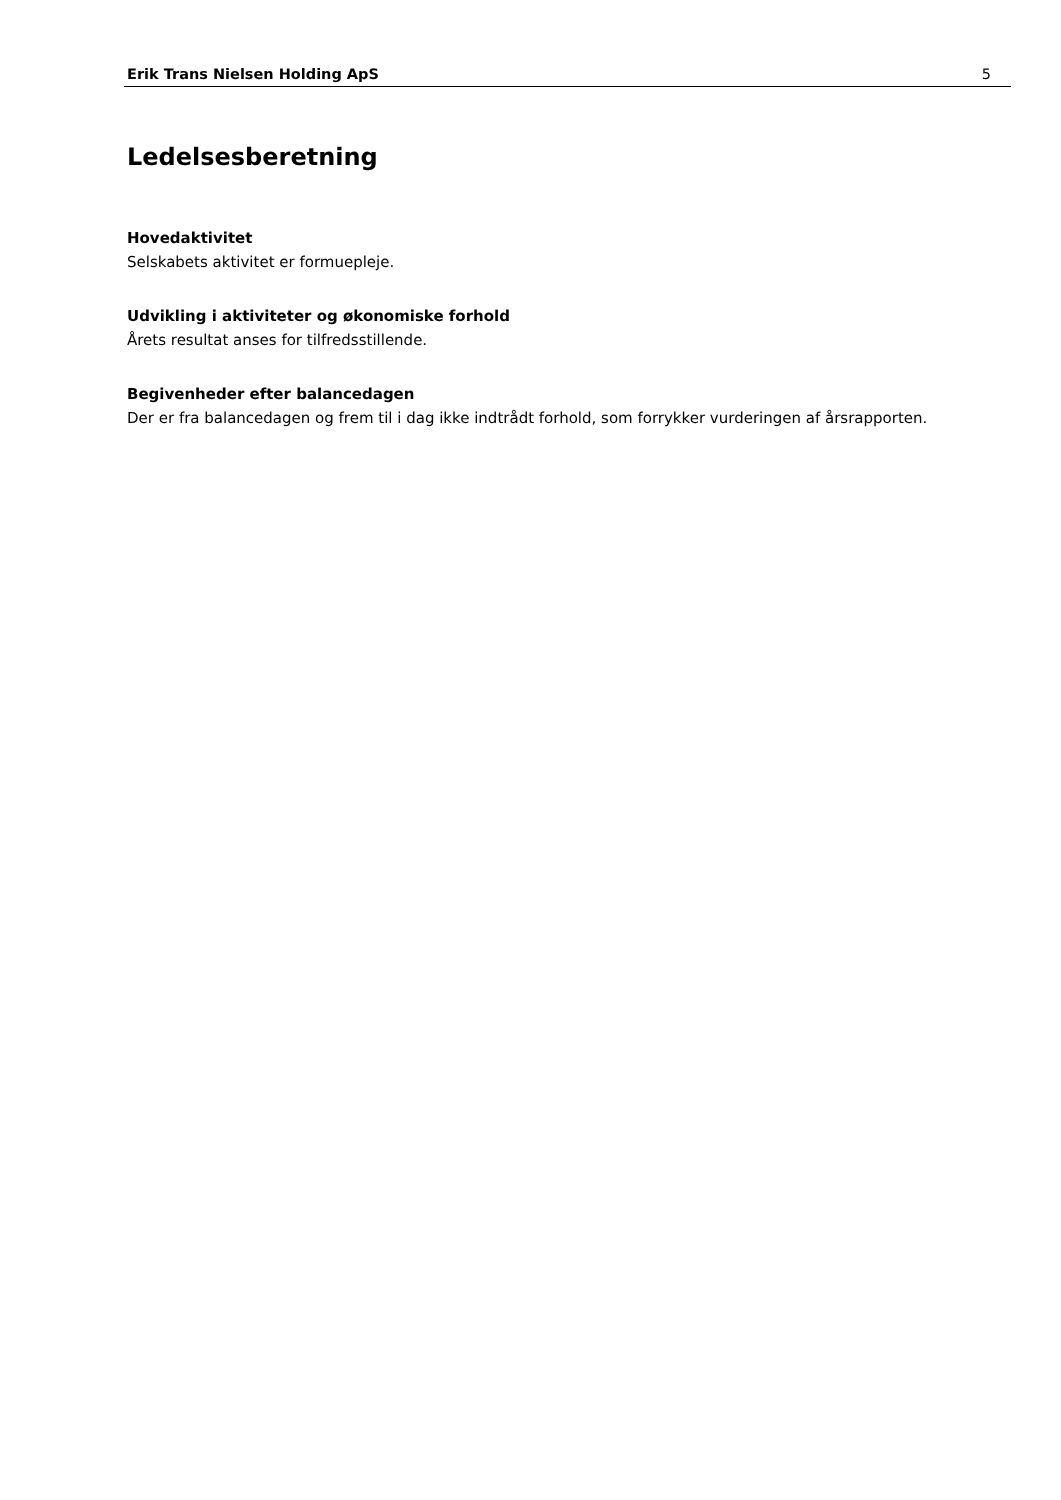Erik Trans Nielsen Holding ApS 5
Ledelsesberetning
Hovedaktivitet
Selskabets aktivitet er formuepleje.
Udvikling i aktiviteter og økonomiske forhold
Årets resultat anses for tilfredsstillende.
Begivenheder efter balancedagen
Der er fra balancedagen og frem til i dag ikke indtrådt forhold, som forrykker vurderingen af årsrapporten.